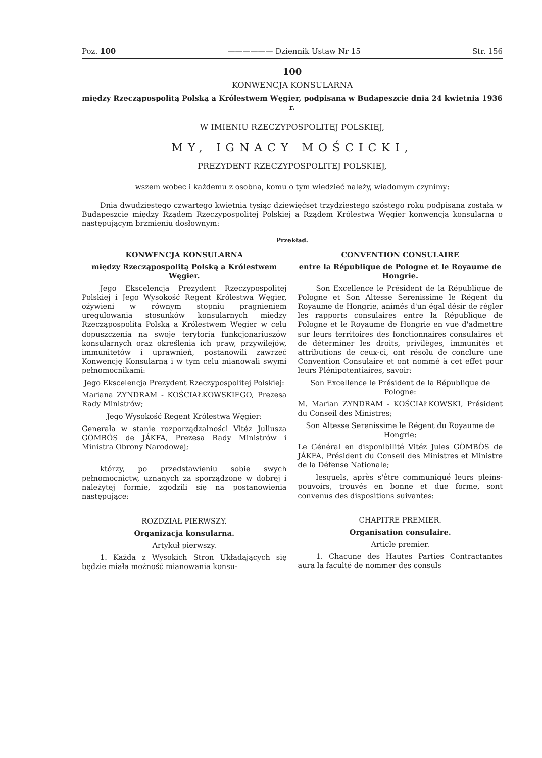Poz. 100 —————— Dziennik Ustaw Nr 15 Str. 156
100
KONWENCJA KONSULARNA
między Rzecząpospolitą Polską a Królestwem Węgier, podpisana w Budapeszcie dnia 24 kwietnia 1936 r.
W IMIENIU RZECZYPOSPOLITEJ POLSKIEJ,
MY, IGNACY MOŚCICKI,
PREZYDENT RZECZYPOSPOLITEJ POLSKIEJ,
wszem wobec i każdemu z osobna, komu o tym wiedzieć należy, wiadomym czynimy:
Dnia dwudziestego czwartego kwietnia tysiąc dziewięćset trzydziestego szóstego roku podpisana została w Budapeszcie między Rządem Rzeczypospolitej Polskiej a Rządem Królestwa Węgier konwencja konsularna o następującym brzmieniu dosłownym:
Przekład.
KONWENCJA KONSULARNA
między Rzecząpospolitą Polską a Królestwem Węgier.
Jego Ekscelencja Prezydent Rzeczypospolitej Polskiej i Jego Wysokość Regent Królestwa Węgier, ożywieni w równym stopniu pragnieniem uregulowania stosunków konsularnych między Rzecząpospolitą Polską a Królestwem Węgier w celu dopuszczenia na swoje terytoria funkcjonariuszów konsularnych oraz określenia ich praw, przywilejów, immunitetów i uprawnień, postanowili zawrzeć Konwencję Konsularną i w tym celu mianowali swymi pełnomocnikami:
Jego Ekscelencja Prezydent Rzeczypospolitej Polskiej:
Mariana ZYNDRAM - KOŚCIAŁKOWSKIEGO, Prezesa Rady Ministrów;
Jego Wysokość Regent Królestwa Węgier:
Generała w stanie rozporządzalności Vitéz Juliusza GÖMBÖS de JÁKFA, Prezesa Rady Ministrów i Ministra Obrony Narodowej;
którzy, po przedstawieniu sobie swych pełnomocnictw, uznanych za sporządzone w dobrej i należytej formie, zgodzili się na postanowienia następujące:
ROZDZIAŁ PIERWSZY.
Organizacja konsularna.
Artykuł pierwszy.
1. Każda z Wysokich Stron Układających się będzie miała możność mianowania konsu-
CONVENTION CONSULAIRE
entre la République de Pologne et le Royaume de Hongrie.
Son Excellence le Président de la République de Pologne et Son Altesse Serenissime le Régent du Royaume de Hongrie, animés d'un égal désir de régler les rapports consulaires entre la République de Pologne et le Royaume de Hongrie en vue d'admettre sur leurs territoires des fonctionnaires consulaires et de déterminer les droits, privilèges, immunités et attributions de ceux-ci, ont résolu de conclure une Convention Consulaire et ont nommé à cet effet pour leurs Plénipotentiaires, savoir:
Son Excellence le Président de la République de Pologne:
M. Marian ZYNDRAM - KOŚCIAŁKOWSKI, Président du Conseil des Ministres;
Son Altesse Serenissime le Régent du Royaume de Hongrie:
Le Général en disponibilité Vitéz Jules GÖMBÖS de JÁKFA, Président du Conseil des Ministres et Ministre de la Défense Nationale;
lesquels, après s'être communiqué leurs pleins-pouvoirs, trouvés en bonne et due forme, sont convenus des dispositions suivantes:
CHAPITRE PREMIER.
Organisation consulaire.
Article premier.
1. Chacune des Hautes Parties Contractantes aura la faculté de nommer des consuls